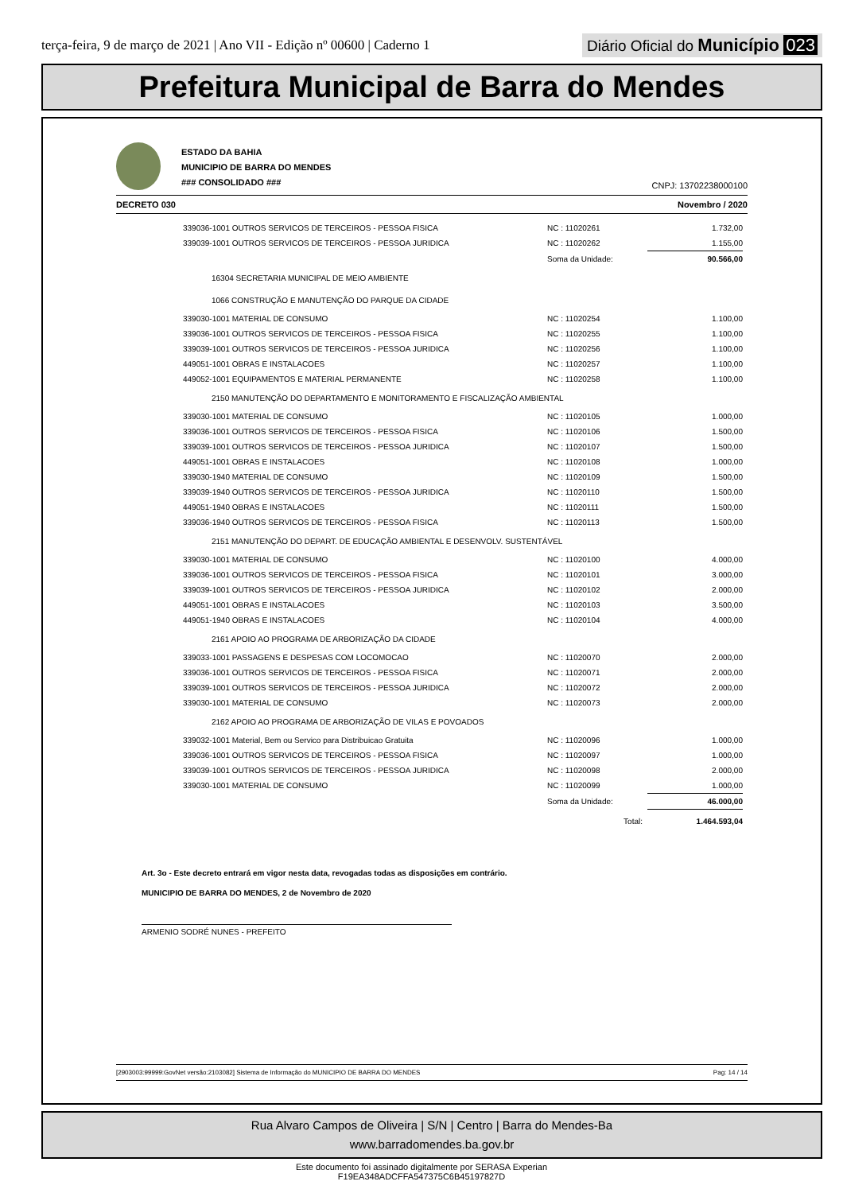terça-feira, 9 de março de 2021 | Ano VII - Edição nº 00600 | Caderno 1
Diário Oficial do Município 023
Prefeitura Municipal de Barra do Mendes
ESTADO DA BAHIA
MUNICIPIO DE BARRA DO MENDES
### CONSOLIDADO ###
CNPJ: 13702238000100
DECRETO 030 Novembro / 2020
| 339036-1001 OUTROS SERVICOS DE TERCEIROS - PESSOA FISICA | NC : 11020261 | 1.732,00 |
| 339039-1001 OUTROS SERVICOS DE TERCEIROS - PESSOA JURIDICA | NC : 11020262 | 1.155,00 |
| | Soma da Unidade: | 90.566,00 |
| 16304 SECRETARIA MUNICIPAL DE MEIO AMBIENTE | | |
| 1066 CONSTRUÇÃO E MANUTENÇÃO DO PARQUE DA CIDADE | | |
| 339030-1001 MATERIAL DE CONSUMO | NC : 11020254 | 1.100,00 |
| 339036-1001 OUTROS SERVICOS DE TERCEIROS - PESSOA FISICA | NC : 11020255 | 1.100,00 |
| 339039-1001 OUTROS SERVICOS DE TERCEIROS - PESSOA JURIDICA | NC : 11020256 | 1.100,00 |
| 449051-1001 OBRAS E INSTALACOES | NC : 11020257 | 1.100,00 |
| 449052-1001 EQUIPAMENTOS E MATERIAL PERMANENTE | NC : 11020258 | 1.100,00 |
| 2150 MANUTENÇÃO DO DEPARTAMENTO E MONITORAMENTO E FISCALIZAÇÃO AMBIENTAL | | |
| 339030-1001 MATERIAL DE CONSUMO | NC : 11020105 | 1.000,00 |
| 339036-1001 OUTROS SERVICOS DE TERCEIROS - PESSOA FISICA | NC : 11020106 | 1.500,00 |
| 339039-1001 OUTROS SERVICOS DE TERCEIROS - PESSOA JURIDICA | NC : 11020107 | 1.500,00 |
| 449051-1001 OBRAS E INSTALACOES | NC : 11020108 | 1.000,00 |
| 339030-1940 MATERIAL DE CONSUMO | NC : 11020109 | 1.500,00 |
| 339039-1940 OUTROS SERVICOS DE TERCEIROS - PESSOA JURIDICA | NC : 11020110 | 1.500,00 |
| 449051-1940 OBRAS E INSTALACOES | NC : 11020111 | 1.500,00 |
| 339036-1940 OUTROS SERVICOS DE TERCEIROS - PESSOA FISICA | NC : 11020113 | 1.500,00 |
| 2151 MANUTENÇÃO DO DEPART. DE EDUCAÇÃO AMBIENTAL E DESENVOLV. SUSTENTÁVEL | | |
| 339030-1001 MATERIAL DE CONSUMO | NC : 11020100 | 4.000,00 |
| 339036-1001 OUTROS SERVICOS DE TERCEIROS - PESSOA FISICA | NC : 11020101 | 3.000,00 |
| 339039-1001 OUTROS SERVICOS DE TERCEIROS - PESSOA JURIDICA | NC : 11020102 | 2.000,00 |
| 449051-1001 OBRAS E INSTALACOES | NC : 11020103 | 3.500,00 |
| 449051-1940 OBRAS E INSTALACOES | NC : 11020104 | 4.000,00 |
| 2161 APOIO AO PROGRAMA DE ARBORIZAÇÃO DA CIDADE | | |
| 339033-1001 PASSAGENS E DESPESAS COM LOCOMOCAO | NC : 11020070 | 2.000,00 |
| 339036-1001 OUTROS SERVICOS DE TERCEIROS - PESSOA FISICA | NC : 11020071 | 2.000,00 |
| 339039-1001 OUTROS SERVICOS DE TERCEIROS - PESSOA JURIDICA | NC : 11020072 | 2.000,00 |
| 339030-1001 MATERIAL DE CONSUMO | NC : 11020073 | 2.000,00 |
| 2162 APOIO AO PROGRAMA DE ARBORIZAÇÃO DE VILAS E POVOADOS | | |
| 339032-1001 Material, Bem ou Servico para Distribuicao Gratuita | NC : 11020096 | 1.000,00 |
| 339036-1001 OUTROS SERVICOS DE TERCEIROS - PESSOA FISICA | NC : 11020097 | 1.000,00 |
| 339039-1001 OUTROS SERVICOS DE TERCEIROS - PESSOA JURIDICA | NC : 11020098 | 2.000,00 |
| 339030-1001 MATERIAL DE CONSUMO | NC : 11020099 | 1.000,00 |
| | Soma da Unidade: | 46.000,00 |
| | Total: | 1.464.593,04 |
Art. 3o - Este decreto entrará em vigor nesta data, revogadas todas as disposições em contrário.
MUNICIPIO DE BARRA DO MENDES, 2 de Novembro de 2020
ARMENIO SODRÉ NUNES - PREFEITO
[2903003:99999:GovNet versão:2103082] Sistema de Informação do MUNICIPIO DE BARRA DO MENDES Pag: 14 / 14
Rua Alvaro Campos de Oliveira | S/N | Centro | Barra do Mendes-Ba
www.barradomendes.ba.gov.br
Este documento foi assinado digitalmente por SERASA Experian
F19EA348ADCFFA547375C6B45197827D